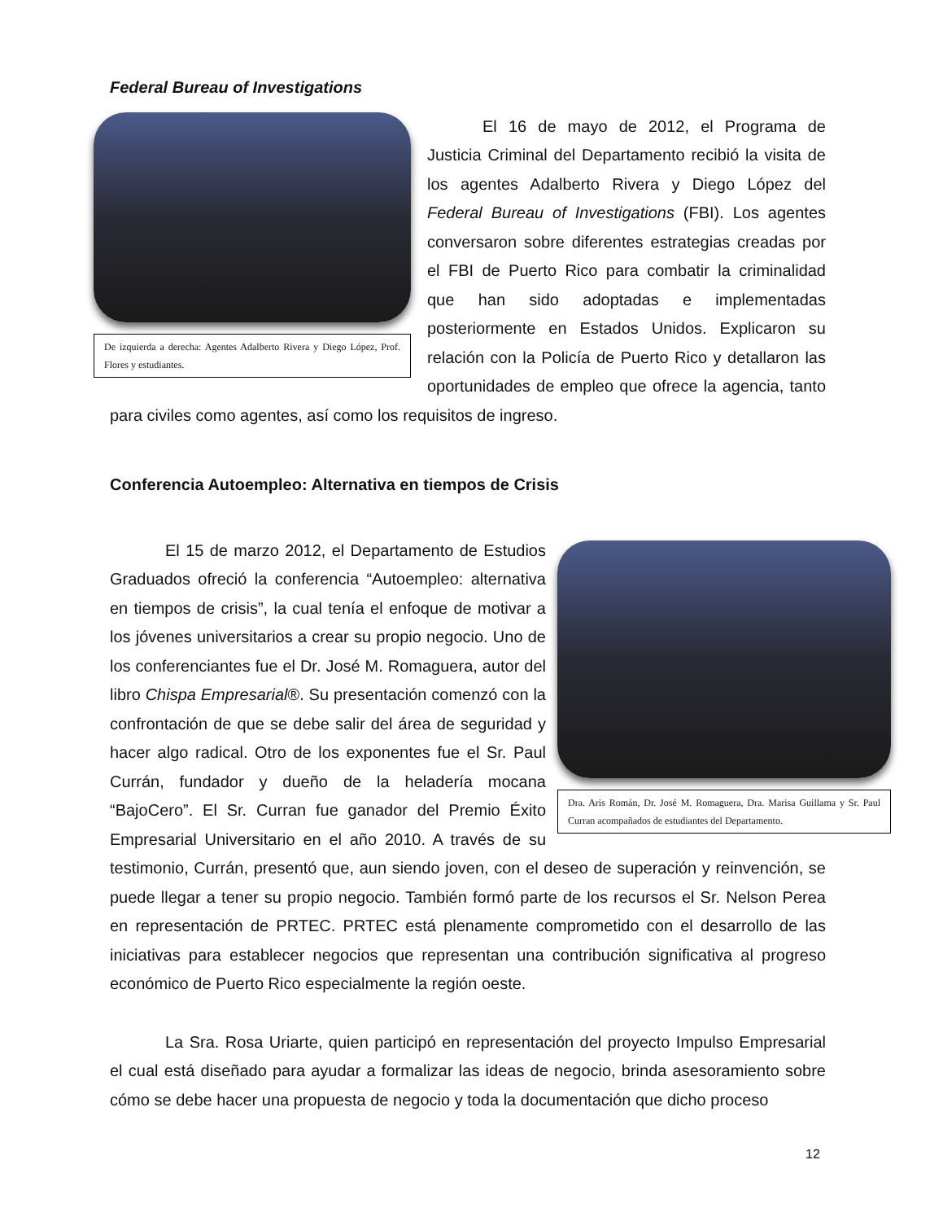Federal Bureau of Investigations
De izquierda a derecha: Agentes Adalberto Rivera y Diego López, Prof. Flores y estudiantes.
El 16 de mayo de 2012, el Programa de Justicia Criminal del Departamento recibió la visita de los agentes Adalberto Rivera y Diego López del Federal Bureau of Investigations (FBI). Los agentes conversaron sobre diferentes estrategias creadas por el FBI de Puerto Rico para combatir la criminalidad que han sido adoptadas e implementadas posteriormente en Estados Unidos. Explicaron su relación con la Policía de Puerto Rico y detallaron las oportunidades de empleo que ofrece la agencia, tanto para civiles como agentes, así como los requisitos de ingreso.
Conferencia Autoempleo: Alternativa en tiempos de Crisis
Dra. Aris Román, Dr. José M. Romaguera, Dra. Marisa Guillama y Sr. Paul Curran acompañados de estudiantes del Departamento.
El 15 de marzo 2012, el Departamento de Estudios Graduados ofreció la conferencia “Autoempleo: alternativa en tiempos de crisis”, la cual tenía el enfoque de motivar a los jóvenes universitarios a crear su propio negocio. Uno de los conferenciantes fue el Dr. José M. Romaguera, autor del libro Chispa Empresarial®. Su presentación comenzó con la confrontación de que se debe salir del área de seguridad y hacer algo radical. Otro de los exponentes fue el Sr. Paul Currán, fundador y dueño de la heladería mocana “BajoCero”. El Sr. Curran fue ganador del Premio Éxito Empresarial Universitario en el año 2010. A través de su testimonio, Currán, presentó que, aun siendo joven, con el deseo de superación y reinvención, se puede llegar a tener su propio negocio. También formó parte de los recursos el Sr. Nelson Perea en representación de PRTEC. PRTEC está plenamente comprometido con el desarrollo de las iniciativas para establecer negocios que representan una contribución significativa al progreso económico de Puerto Rico especialmente la región oeste.
La Sra. Rosa Uriarte, quien participó en representación del proyecto Impulso Empresarial el cual está diseñado para ayudar a formalizar las ideas de negocio, brinda asesoramiento sobre cómo se debe hacer una propuesta de negocio y toda la documentación que dicho proceso
12